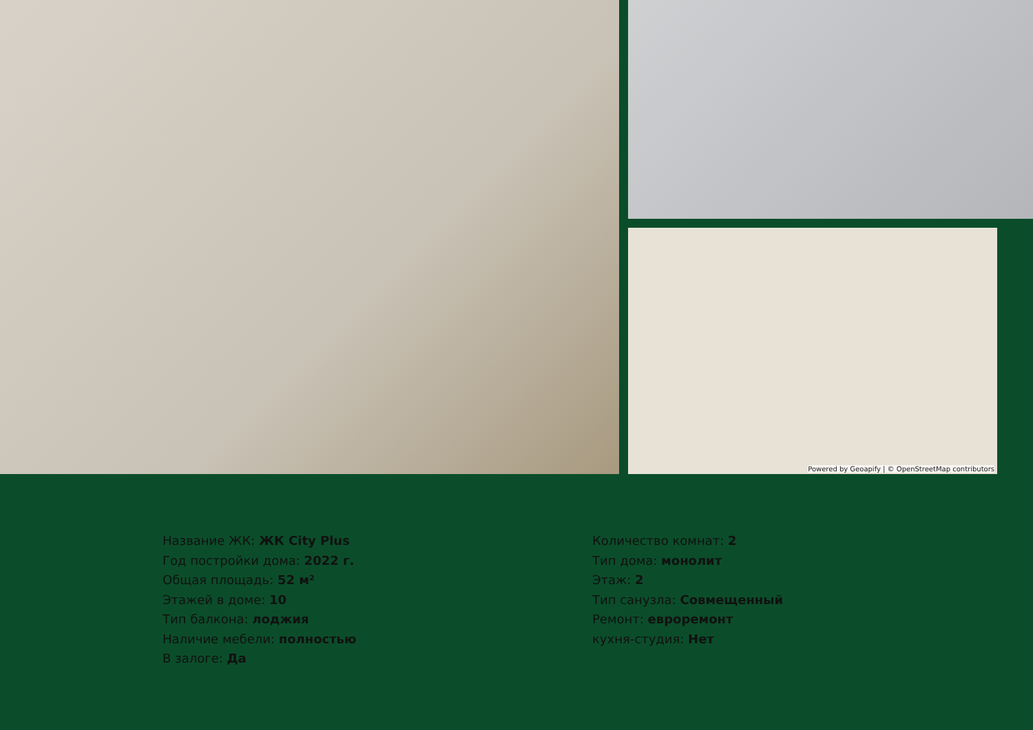Powered by Geoapify | © OpenStreetMap contributors
Название ЖК: ЖК City Plus
Год постройки дома: 2022 г.
Общая площадь: 52 м²
Этажей в доме: 10
Тип балкона: лоджия
Наличие мебели: полностью
В залоге: Да
Количество комнат: 2
Тип дома: монолит
Этаж: 2
Тип санузла: Совмещенный
Ремонт: евроремонт
кухня-студия: Нет